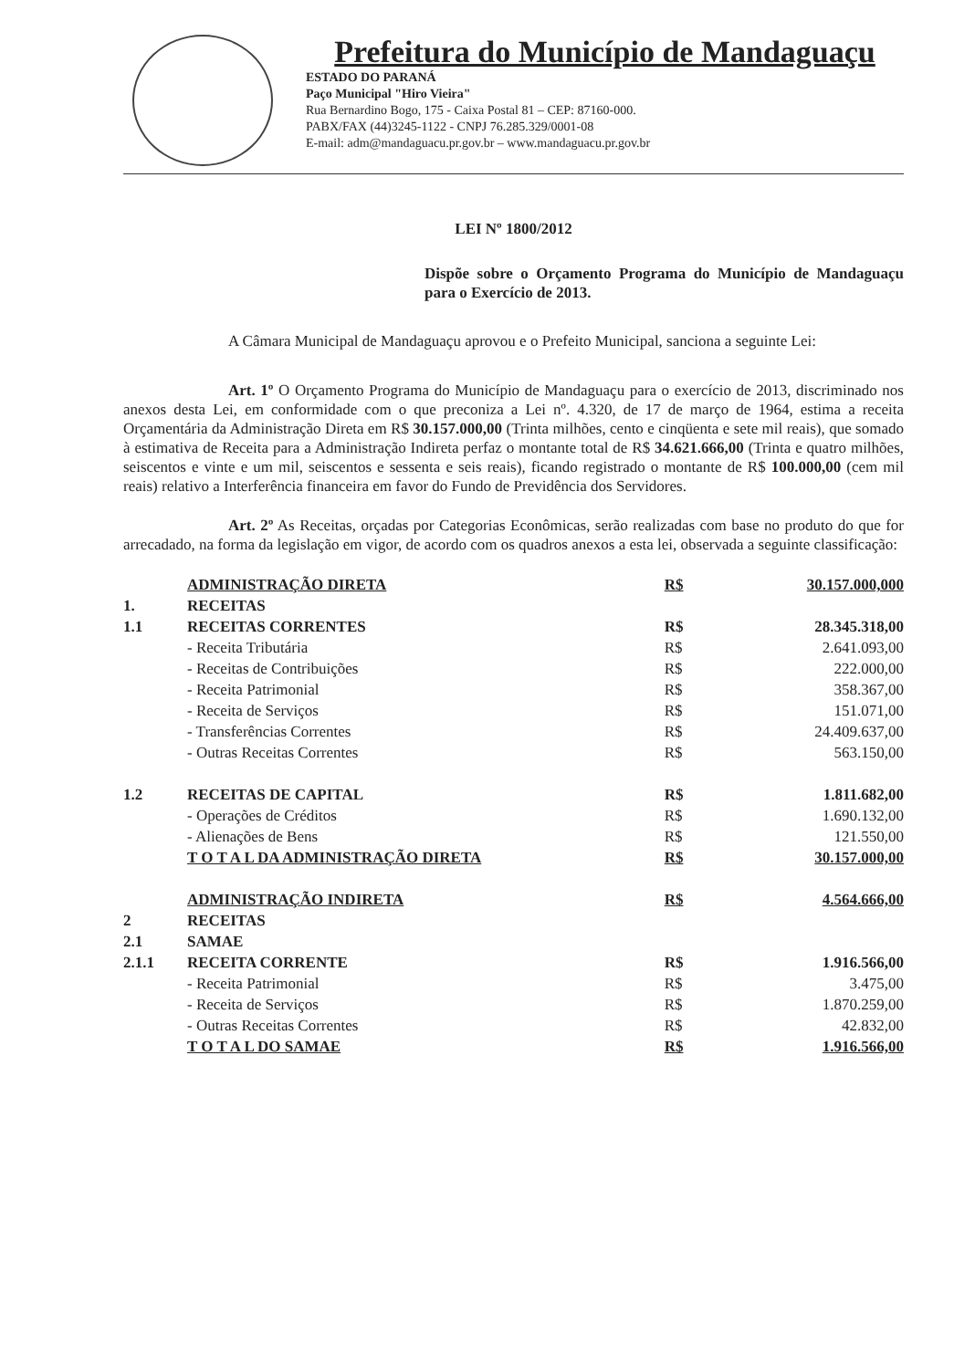Prefeitura do Município de Mandaguaçu
ESTADO DO PARANÁ
Paço Municipal "Hiro Vieira"
Rua Bernardino Bogo, 175 - Caixa Postal 81 – CEP: 87160-000.
PABX/FAX (44)3245-1122 - CNPJ 76.285.329/0001-08
E-mail: adm@mandaguacu.pr.gov.br – www.mandaguacu.pr.gov.br
LEI Nº 1800/2012
Dispõe sobre o Orçamento Programa do Município de Mandaguaçu para o Exercício de 2013.
A Câmara Municipal de Mandaguaçu aprovou e o Prefeito Municipal, sanciona a seguinte Lei:
Art. 1º O Orçamento Programa do Município de Mandaguaçu para o exercício de 2013, discriminado nos anexos desta Lei, em conformidade com o que preconiza a Lei nº. 4.320, de 17 de março de 1964, estima a receita Orçamentária da Administração Direta em R$ 30.157.000,00 (Trinta milhões, cento e cinqüenta e sete mil reais), que somado à estimativa de Receita para a Administração Indireta perfaz o montante total de R$ 34.621.666,00 (Trinta e quatro milhões, seiscentos e vinte e um mil, seiscentos e sessenta e seis reais), ficando registrado o montante de R$ 100.000,00 (cem mil reais) relativo a Interferência financeira em favor do Fundo de Previdência dos Servidores.
Art. 2º As Receitas, orçadas por Categorias Econômicas, serão realizadas com base no produto do que for arrecadado, na forma da legislação em vigor, de acordo com os quadros anexos a esta lei, observada a seguinte classificação:
| | ADMINISTRAÇÃO DIRETA | R$ | 30.157.000,000 |
| 1. | RECEITAS | | |
| 1.1 | RECEITAS CORRENTES | R$ | 28.345.318,00 |
| | - Receita Tributária | R$ | 2.641.093,00 |
| | - Receitas de Contribuições | R$ | 222.000,00 |
| | - Receita Patrimonial | R$ | 358.367,00 |
| | - Receita de Serviços | R$ | 151.071,00 |
| | - Transferências Correntes | R$ | 24.409.637,00 |
| | - Outras Receitas Correntes | R$ | 563.150,00 |
| 1.2 | RECEITAS DE CAPITAL | R$ | 1.811.682,00 |
| | - Operações de Créditos | R$ | 1.690.132,00 |
| | - Alienações de Bens | R$ | 121.550,00 |
| | T O T A L DA ADMINISTRAÇÃO DIRETA | R$ | 30.157.000,00 |
| | ADMINISTRAÇÃO INDIRETA | R$ | 4.564.666,00 |
| 2 | RECEITAS | | |
| 2.1 | SAMAE | | |
| 2.1.1 | RECEITA CORRENTE | R$ | 1.916.566,00 |
| | - Receita Patrimonial | R$ | 3.475,00 |
| | - Receita de Serviços | R$ | 1.870.259,00 |
| | - Outras Receitas Correntes | R$ | 42.832,00 |
| | T O T A L DO SAMAE | R$ | 1.916.566,00 |